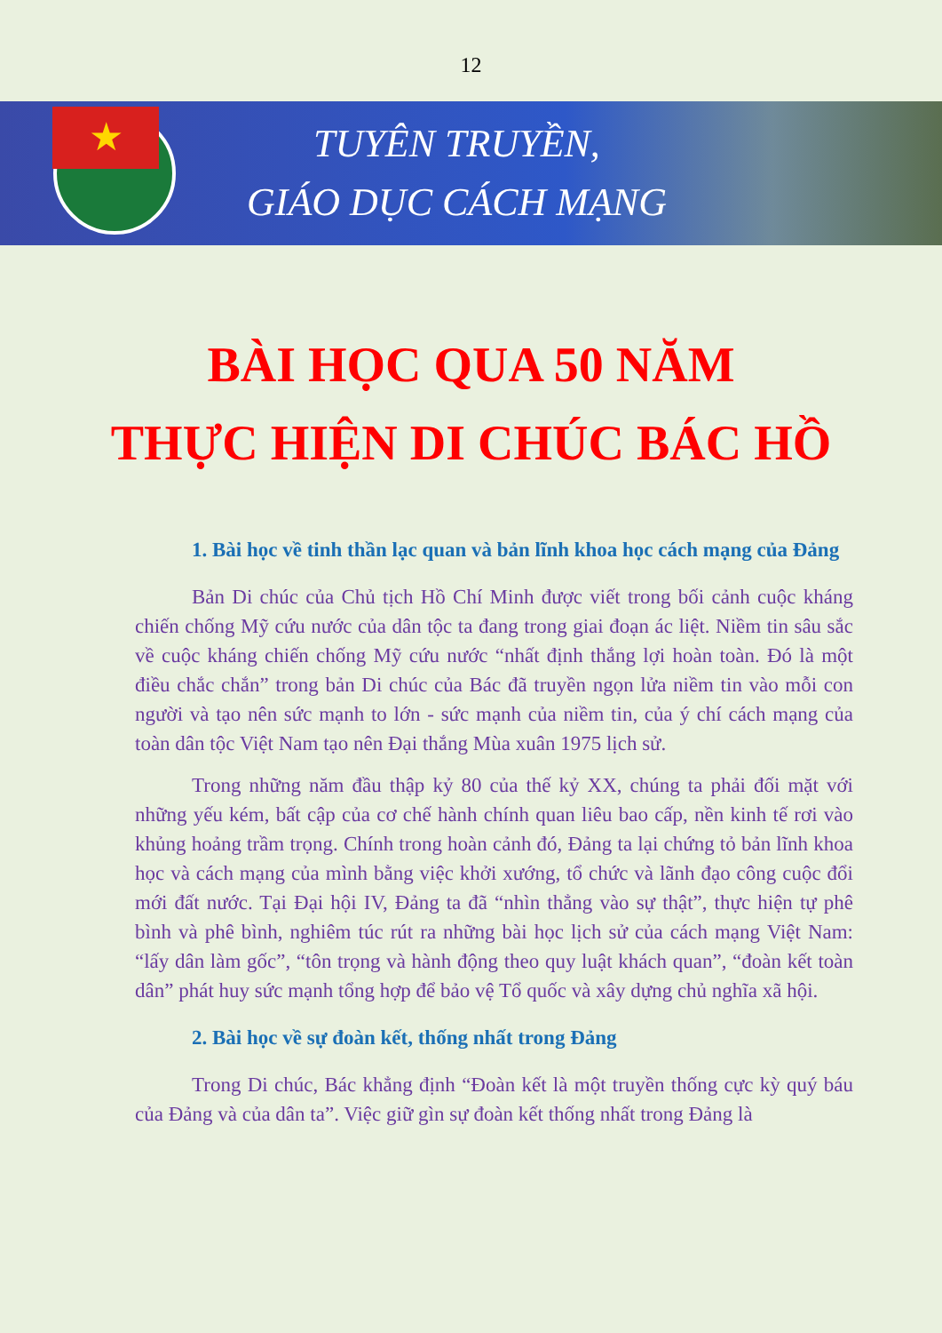12
★
TUYÊN TRUYỀN,
GIÁO DỤC CÁCH MẠNG
BÀI HỌC QUA 50 NĂM
THỰC HIỆN DI CHÚC BÁC HỒ
1. Bài học về tinh thần lạc quan và bản lĩnh khoa học cách mạng của Đảng
Bản Di chúc của Chủ tịch Hồ Chí Minh được viết trong bối cảnh cuộc kháng chiến chống Mỹ cứu nước của dân tộc ta đang trong giai đoạn ác liệt. Niềm tin sâu sắc về cuộc kháng chiến chống Mỹ cứu nước “nhất định thắng lợi hoàn toàn. Đó là một điều chắc chắn” trong bản Di chúc của Bác đã truyền ngọn lửa niềm tin vào mỗi con người và tạo nên sức mạnh to lớn - sức mạnh của niềm tin, của ý chí cách mạng của toàn dân tộc Việt Nam tạo nên Đại thắng Mùa xuân 1975 lịch sử.
Trong những năm đầu thập kỷ 80 của thế kỷ XX, chúng ta phải đối mặt với những yếu kém, bất cập của cơ chế hành chính quan liêu bao cấp, nền kinh tế rơi vào khủng hoảng trầm trọng. Chính trong hoàn cảnh đó, Đảng ta lại chứng tỏ bản lĩnh khoa học và cách mạng của mình bằng việc khởi xướng, tổ chức và lãnh đạo công cuộc đổi mới đất nước. Tại Đại hội IV, Đảng ta đã “nhìn thẳng vào sự thật”, thực hiện tự phê bình và phê bình, nghiêm túc rút ra những bài học lịch sử của cách mạng Việt Nam: “lấy dân làm gốc”, “tôn trọng và hành động theo quy luật khách quan”, “đoàn kết toàn dân” phát huy sức mạnh tổng hợp để bảo vệ Tổ quốc và xây dựng chủ nghĩa xã hội.
2. Bài học về sự đoàn kết, thống nhất trong Đảng
Trong Di chúc, Bác khẳng định “Đoàn kết là một truyền thống cực kỳ quý báu của Đảng và của dân ta”. Việc giữ gìn sự đoàn kết thống nhất trong Đảng là